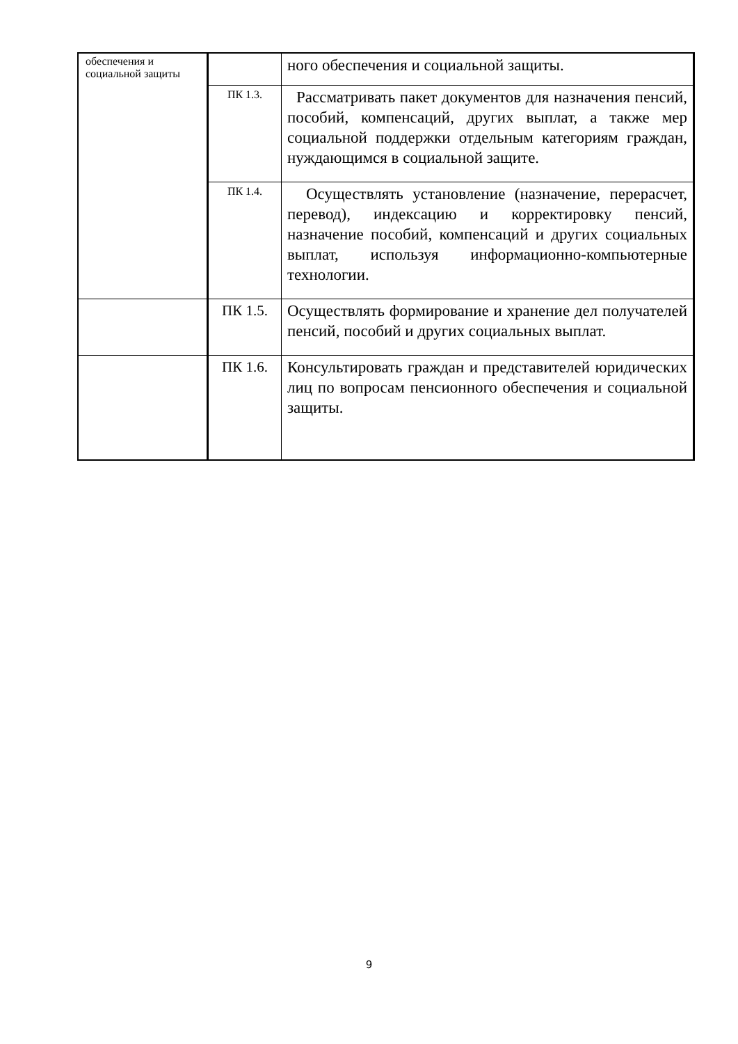| обеспечения и социальной защиты | | ного обеспечения и социальной защиты. |
| | ПК 1.3. | Рассматривать пакет документов для назначения пенсий, пособий, компенсаций, других выплат, а также мер социальной поддержки отдельным категориям граждан, нуждающимся в социальной защите. |
| | ПК 1.4. | Осуществлять установление (назначение, перерасчет, перевод), индексацию и корректировку пенсий, назначение пособий, компенсаций и других социальных выплат, используя информационно-компьютерные технологии. |
| | ПК 1.5. | Осуществлять формирование и хранение дел получателей пенсий, пособий и других социальных выплат. |
| | ПК 1.6. | Консультировать граждан и представителей юридических лиц по вопросам пенсионного обеспечения и социальной защиты. |
9